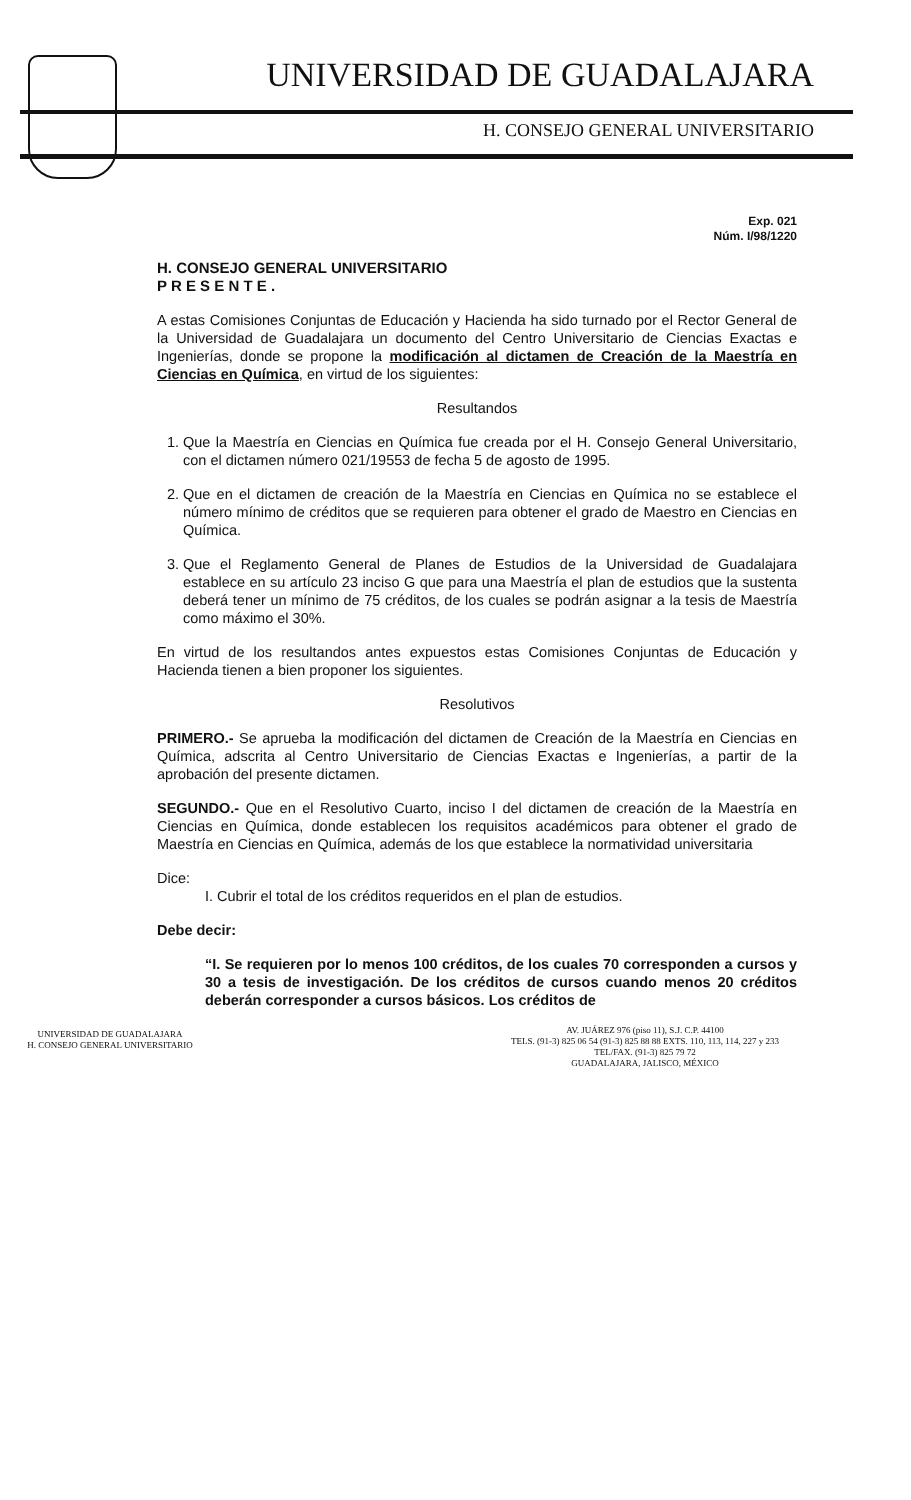UNIVERSIDAD DE GUADALAJARA
H. CONSEJO GENERAL UNIVERSITARIO
Exp. 021
Núm. I/98/1220
H. CONSEJO GENERAL UNIVERSITARIO
P R E S E N T E .
A estas Comisiones Conjuntas de Educación y Hacienda ha sido turnado por el Rector General de la Universidad de Guadalajara un documento del Centro Universitario de Ciencias Exactas e Ingenierías, donde se propone la modificación al dictamen de Creación de la Maestría en Ciencias en Química, en virtud de los siguientes:
Resultandos
1. Que la Maestría en Ciencias en Química fue creada por el H. Consejo General Universitario, con el dictamen número 021/19553 de fecha 5 de agosto de 1995.
2. Que en el dictamen de creación de la Maestría en Ciencias en Química no se establece el número mínimo de créditos que se requieren para obtener el grado de Maestro en Ciencias en Química.
3. Que el Reglamento General de Planes de Estudios de la Universidad de Guadalajara establece en su artículo 23 inciso G que para una Maestría el plan de estudios que la sustenta deberá tener un mínimo de 75 créditos, de los cuales se podrán asignar a la tesis de Maestría como máximo el 30%.
En virtud de los resultandos antes expuestos estas Comisiones Conjuntas de Educación y Hacienda tienen a bien proponer los siguientes.
Resolutivos
PRIMERO.- Se aprueba la modificación del dictamen de Creación de la Maestría en Ciencias en Química, adscrita al Centro Universitario de Ciencias Exactas e Ingenierías, a partir de la aprobación del presente dictamen.
SEGUNDO.- Que en el Resolutivo Cuarto, inciso I del dictamen de creación de la Maestría en Ciencias en Química, donde establecen los requisitos académicos para obtener el grado de Maestría en Ciencias en Química, además de los que establece la normatividad universitaria
Dice:
I. Cubrir el total de los créditos requeridos en el plan de estudios.
Debe decir:
“I. Se requieren por lo menos 100 créditos, de los cuales 70 corresponden a cursos y 30 a tesis de investigación. De los créditos de cursos cuando menos 20 créditos deberán corresponder a cursos básicos. Los créditos de
AV. JUÁREZ 976 (piso 11), S.J. C.P. 44100
TELS. (91-3) 825 06 54 (91-3) 825 88 88 EXTS. 110, 113, 114, 227 y 233
TEL/FAX. (91-3) 825 79 72
GUADALAJARA, JALISCO, MÉXICO
UNIVERSIDAD DE GUADALAJARA
H. CONSEJO GENERAL UNIVERSITARIO